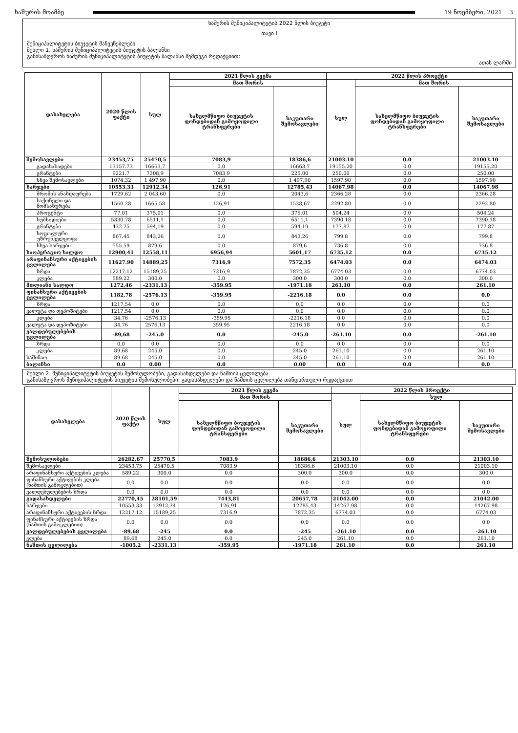ხაშურის მოამბე 19 ნოემბერი, 2021 3
ხაშურის მუნიციპალიტეტის 2022 წლის ბიუჯეტი
თავი I
მუნიციპალიტეტის ბიუჯეტის მაჩვენებლები
მუხლი 1. ხაშურის მუნიციპალიტეტის ბიუჯეტის ბალანსი
განისაზღვროს ხაშურის მუნიციპალიტეტის ბიუჯეტის ბალანსი შემდეგი რედაქციით:
ათას ლარში
| დასახელება | 2020 წლის ფაქტი | სულ | 2021 წლის გეგმა | | 2022 წლის პროექტი | | |
| --- | --- | --- | --- | --- | --- | --- | --- |
| | | | მათ შორის | | სულ | მათ შორის | |
| | | | სახელმწიფო ბიუჯეტის ფონდებიდან გამოყოფილი ტრანსფერები | საკუთარი შემოსავლები | | სახელმწიფო ბიუჯეტის ფონდებიდან გამოყოფილი ტრანსფერები | საკუთარი შემოსავლები |
| შემოსავლები | 23453,75 | 25470,5 | 7083,9 | 18386,6 | 21003.10 | 0.0 | 21003.10 |
| გადასახადები | 13157.73 | 16663,7 | 0.0 | 16663,7 | 19155.20 | 0.0 | 19155.20 |
| გრანტები | 9221.7 | 7308,9 | 7083,9 | 225.00 | 250.00 | 0.0 | 250.00 |
| სხვა შემოსავლები | 1074.32 | 1 497,90 | 0.0 | 1 497,90 | 1597.90 | 0.0 | 1597.90 |
| ხარჯები | 10553.33 | 12912,34 | 126,91 | 12785,43 | 14067.98 | 0.0 | 14067.98 |
| შრომის ანაზღაურება | 1729.62 | 2 043,60 | 0.0 | 2043,6 | 2366.28 | 0.0 | 2366.28 |
| საქონელი და მომსახურება | 1560.28 | 1665,58 | 126,91 | 1538,67 | 2292.80 | 0.0 | 2292.80 |
| პროცენტი | 77.01 | 375,01 | 0.0 | 375,01 | 504.24 | 0.0 | 504.24 |
| სუბსიდიები | 5330.78 | 6511,1 | 0.0 | 6511,1 | 7390.18 | 0.0 | 7390.18 |
| გრანტები | 432.75 | 594,19 | 0.0 | 594,19 | 177.87 | 0.0 | 177.87 |
| სოციალური უზრუნველყოფა | 867.45 | 843,26 | 0.0 | 843,26 | 799.8 | 0.0 | 799.8 |
| სხვა ხარჯები | 555.59 | 879,6 | 0.0 | 879,6 | 736.8 | 0.0 | 736.8 |
| საოპერაციო სალდო | 12900,41 | 12558,11 | 6956,94 | 5601,17 | 6735.12 | 0.0 | 6735.12 |
| არაფინანსური აქტივების ცვლილება | 11627.90 | 14889,25 | 7316,9 | 7572,35 | 6474.03 | 0.0 | 6474.03 |
| ზრდა | 12217.12 | 15189,25 | 7316,9 | 7872,35 | 6774.03 | 0.0 | 6774.03 |
| კლება | 589.22 | 300.0 | 0.0 | 300.0 | 300.0 | 0.0 | 300.0 |
| მთლიანი სალდო | 1272,46 | -2331.13 | -359.95 | -1971.18 | 261.10 | 0.0 | 261.10 |
| ფინანსური აქტივების ცვლილება | 1182,78 | -2576.13 | -359.95 | -2216.18 | 0.0 | 0.0 | 0.0 |
| ზრდა | 1217,54 | 0,0 | 0.0 | 0,0 | 0.0 | 0.0 | 0.0 |
| ვალუტა და დეპოზიტები | 1217,54 | 0,0 | 0.0 | 0,0 | 0.0 | 0.0 | 0.0 |
| კლება | 34,76 | -2576.13 | -359.95 | -2216.18 | 0.0 | 0.0 | 0.0 |
| ვალუტა და დეპოზიტები | 34,76 | 2576.13 | 359.95 | 2216.18 | 0.0 | 0.0 | 0.0 |
| ვალდებულებების ცვლილება | -89,68 | -245.0 | 0.0 | -245.0 | -261.10 | 0.0 | -261.10 |
| ზრდა | 0,0 | 0.0 | 0.0 | 0.0 | 0.0 | 0.0 | 0.0 |
| კლება | 89.68 | 245.0 | 0.0 | 245.0 | 261.10 | 0.0 | 261.10 |
| საშინაო | 89.68 | 245.0 | 0.0 | 245.0 | 261.10 | 0.0 | 261.10 |
| ბალანსი | 0.0 | 0.00 | 0.0 | 0.00 | 0.0 | 0.0 | 0.0 |
მუხლი 2. მუნიციპალიტეტის ბიუჯეტის შემოსულობები, გადასახდელები და ნაშთის ცვლილება
განისაზღვროს მუნიციპალიტეტის ბიუჯეტის შემოსულობები, გადასახდელები და ნაშთის ცვლილება თანდართული რედაქციით
| დასახელება | 2020 წლის ფაქტი | სულ | 2021 წლის გეგმა | | 2022 წლის პროექტი | | |
| --- | --- | --- | --- | --- | --- | --- | --- |
| | | | მათ შორის | | სულ | სულ | |
| | | | სახელმწიფო ბიუჯეტის ფონდებიდან გამოყოფილი ტრანსფერები | საკუთარი შემოსავლები | | სახელმწიფო ბიუჯეტის ფონდებიდან გამოყოფილი ტრანსფერები | საკუთარი შემოსავლები |
| შემოსულობები | 26282,67 | 25770,5 | 7083,9 | 18686,6 | 21303.10 | 0.0 | 21303.10 |
| შემოსავლები | 23453,75 | 25470,5 | 7083,9 | 18386,6 | 21003.10 | 0.0 | 21003.10 |
| არაფინანსური აქტივების კლება | 589,22 | 300.0 | 0.0 | 300.0 | 300.0 | 0.0 | 300.0 |
| ფინანსური აქტივების კლება (ნაშთის გამოკლებით) | 0,0 | 0.0 | 0.0 | 0.0 | 0.0 | 0.0 | 0.0 |
| ვალდებულებების ზრდა | 0,0 | 0,0 | 0.0 | 0,0 | 0.0 | 0.0 | 0.0 |
| გადასახდელები | 22770,45 | 28101,59 | 7443,81 | 20657,78 | 21042.00 | 0,0 | 21042.00 |
| ხარჯები | 10553,33 | 12912,34 | 126,91 | 12785,43 | 14267.98 | 0.0 | 14267.98 |
| არაფინანსური აქტივების ზრდა | 12217,12 | 15189,25 | 7316,9 | 7872,35 | 6774.03 | 0.0 | 6774.03 |
| ფინანსური აქტივების ზრდა (ნაშთის გამოკლებით) | 0,0 | 0,0 | 0.0 | 0,0 | 0.0 | 0.0 | 0.0 |
| ვალდებულებების ცვლილება | -89.68 | -245 | 0.0 | -245 | -261.10 | 0.0 | -261.10 |
| კლება | 89.68 | 245.0 | 0.0 | 245.0 | 261.10 | 0.0 | 261.10 |
| ნაშთის ცვლილება | -1005.2 | -2331.13 | -359.95 | -1971.18 | 261.10 | 0.0 | 261.10 |